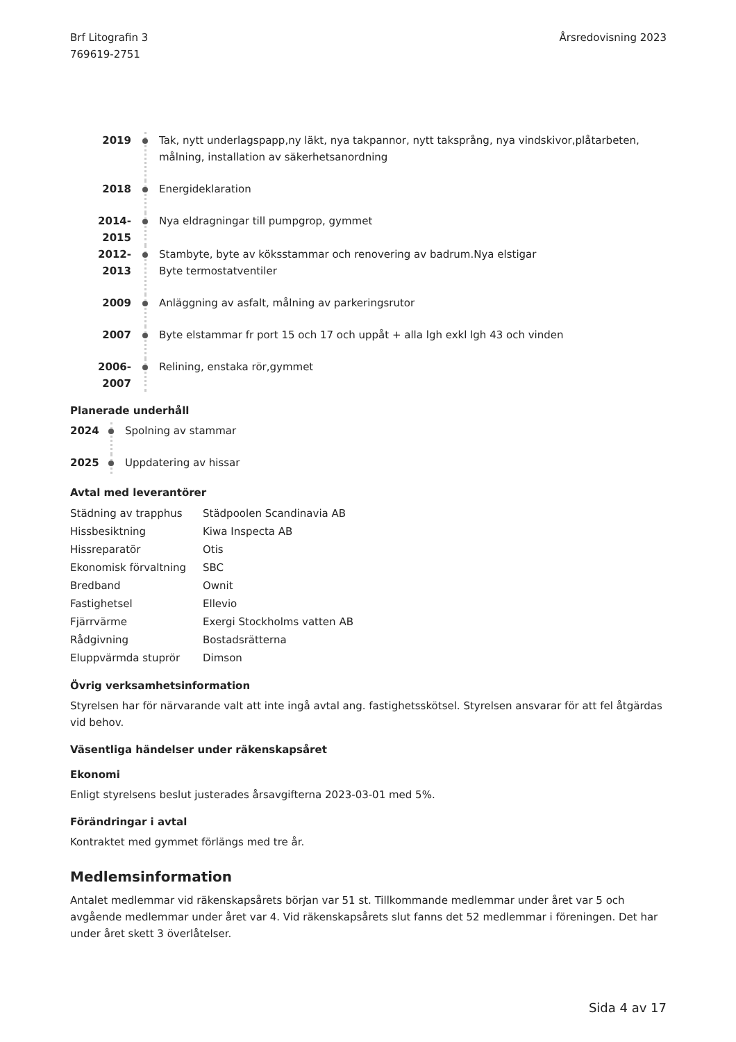Brf Litografin 3
769619-2751
Årsredovisning 2023
2019 Tak, nytt underlagspapp,ny läkt, nya takpannor, nytt taksprång, nya vindskivor,plåtarbeten,
målning, installation av säkerhetsanordning
2018 Energideklaration
2014-2015 Nya eldragningar till pumpgrop, gymmet
2012-2013 Stambyte, byte av köksstammar och renovering av badrum.Nya elstigar
Byte termostatventiler
2009 Anläggning av asfalt, målning av parkeringsrutor
2007 Byte elstammar fr port 15 och 17 och uppåt + alla lgh exkl lgh 43 och vinden
2006-2007 Relining, enstaka rör,gymmet
Planerade underhåll
2024 Spolning av stammar
2025 Uppdatering av hissar
Avtal med leverantörer
| Städning av trapphus | Städpoolen Scandinavia AB |
| Hissbesiktning | Kiwa Inspecta AB |
| Hissreparatör | Otis |
| Ekonomisk förvaltning | SBC |
| Bredband | Ownit |
| Fastighetsel | Ellevio |
| Fjärrvärme | Exergi Stockholms vatten AB |
| Rådgivning | Bostadsrätterna |
| Eluppvärmda stuprör | Dimson |
Övrig verksamhetsinformation
Styrelsen har för närvarande valt att inte ingå avtal ang. fastighetsskötsel. Styrelsen ansvarar för att fel åtgärdas vid behov.
Väsentliga händelser under räkenskapsåret
Ekonomi
Enligt styrelsens beslut justerades årsavgifterna 2023-03-01 med 5%.
Förändringar i avtal
Kontraktet med gymmet förlängs med tre år.
Medlemsinformation
Antalet medlemmar vid räkenskapsårets början var 51 st. Tillkommande medlemmar under året var 5 och avgående medlemmar under året var 4. Vid räkenskapsårets slut fanns det 52 medlemmar i föreningen. Det har under året skett 3 överlåtelser.
Sida 4 av 17